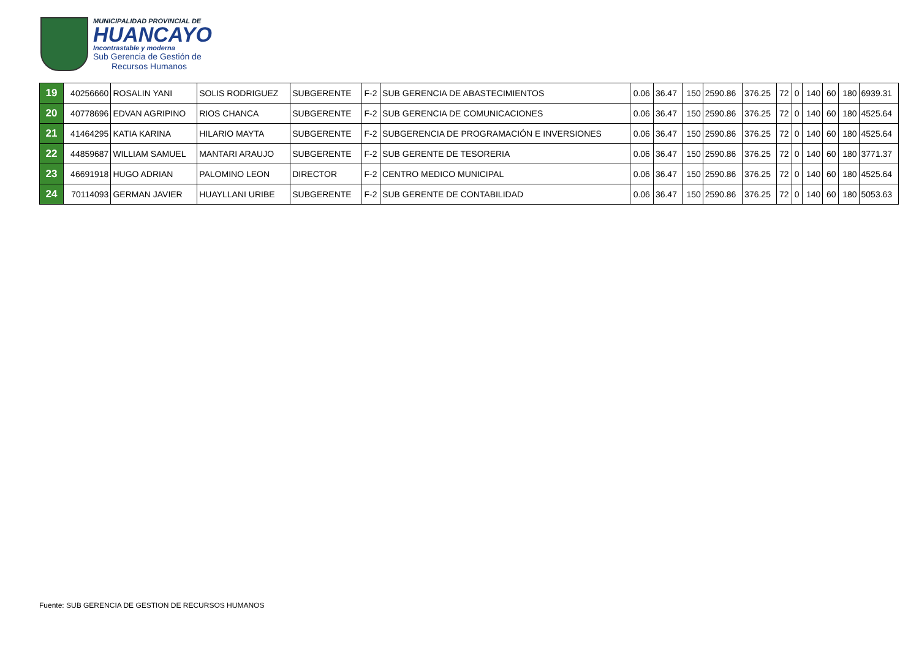MUNICIPALIDAD PROVINCIAL DE
HUANCAYO
Incontrastable y moderna
Sub Gerencia de Gestión de
Recursos Humanos
| 19 | 40256660 | ROSALIN YANI | SOLIS RODRIGUEZ | SUBGERENTE | F-2 | SUB GERENCIA DE ABASTECIMIENTOS | 0.06 | 36.47 | 150 | 2590.86 | 376.25 | 72 | 0 | 140 | 60 | 180 | 6939.31 |
| 20 | 40778696 | EDVAN AGRIPINO | RIOS CHANCA | SUBGERENTE | F-2 | SUB GERENCIA DE COMUNICACIONES | 0.06 | 36.47 | 150 | 2590.86 | 376.25 | 72 | 0 | 140 | 60 | 180 | 4525.64 |
| 21 | 41464295 | KATIA KARINA | HILARIO MAYTA | SUBGERENTE | F-2 | SUBGERENCIA DE PROGRAMACIÓN E INVERSIONES | 0.06 | 36.47 | 150 | 2590.86 | 376.25 | 72 | 0 | 140 | 60 | 180 | 4525.64 |
| 22 | 44859687 | WILLIAM SAMUEL | MANTARI ARAUJO | SUBGERENTE | F-2 | SUB GERENTE DE TESORERIA | 0.06 | 36.47 | 150 | 2590.86 | 376.25 | 72 | 0 | 140 | 60 | 180 | 3771.37 |
| 23 | 46691918 | HUGO ADRIAN | PALOMINO LEON | DIRECTOR | F-2 | CENTRO MEDICO MUNICIPAL | 0.06 | 36.47 | 150 | 2590.86 | 376.25 | 72 | 0 | 140 | 60 | 180 | 4525.64 |
| 24 | 70114093 | GERMAN JAVIER | HUAYLLANI URIBE | SUBGERENTE | F-2 | SUB GERENTE DE CONTABILIDAD | 0.06 | 36.47 | 150 | 2590.86 | 376.25 | 72 | 0 | 140 | 60 | 180 | 5053.63 |
Fuente: SUB GERENCIA DE GESTION DE RECURSOS HUMANOS